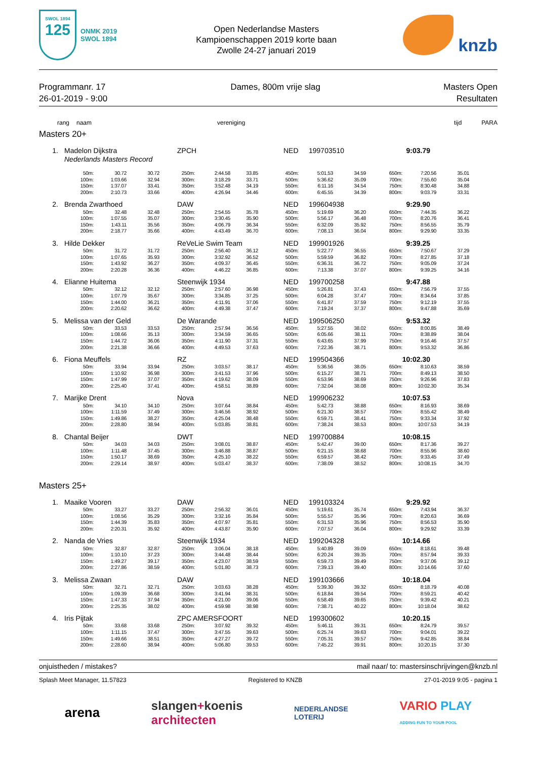SWOL 1894
125
ONMK 2019
SWOL 1894
Open Nederlandse Masters
Kampioenschappen 2019 korte baan
Zwolle 24-27 januari 2019
knzb
Programmanr. 17
26-01-2019 - 9:00
Dames, 800m vrije slag Masters Open
Resultaten
rang naam vereniging tijd PARA
Masters 20+
1. Madelon Dijkstra ZPCH NED 199703510 9:03.79
Nederlands Masters Record
| 50m: | 30.72 | 30.72 | 250m: | 2:44.58 | 33.85 | 450m: | 5:01.53 | 34.59 | 650m: | 7:20.56 | 35.01 |
| 100m: | 1:03.66 | 32.94 | 300m: | 3:18.29 | 33.71 | 500m: | 5:36.62 | 35.09 | 700m: | 7:55.60 | 35.04 |
| 150m: | 1:37.07 | 33.41 | 350m: | 3:52.48 | 34.19 | 550m: | 6:11.16 | 34.54 | 750m: | 8:30.48 | 34.88 |
| 200m: | 2:10.73 | 33.66 | 400m: | 4:26.94 | 34.46 | 600m: | 6:45.55 | 34.39 | 800m: | 9:03.79 | 33.31 |
2. Brenda Zwarthoed DAW NED 199604938 9:29.90
| 50m: | 32.48 | 32.48 | 250m: | 2:54.55 | 35.78 | 450m: | 5:19.69 | 36.20 | 650m: | 7:44.35 | 36.22 |
| 100m: | 1:07.55 | 35.07 | 300m: | 3:30.45 | 35.90 | 500m: | 5:56.17 | 36.48 | 700m: | 8:20.76 | 36.41 |
| 150m: | 1:43.11 | 35.56 | 350m: | 4:06.79 | 36.34 | 550m: | 6:32.09 | 35.92 | 750m: | 8:56.55 | 35.79 |
| 200m: | 2:18.77 | 35.66 | 400m: | 4:43.49 | 36.70 | 600m: | 7:08.13 | 36.04 | 800m: | 9:29.90 | 33.35 |
3. Hilde Dekker ReVeLie Swim Team NED 199901926 9:39.25
| 50m: | 31.72 | 31.72 | 250m: | 2:56.40 | 36.12 | 450m: | 5:22.77 | 36.55 | 650m: | 7:50.67 | 37.29 |
| 100m: | 1:07.65 | 35.93 | 300m: | 3:32.92 | 36.52 | 500m: | 5:59.59 | 36.82 | 700m: | 8:27.85 | 37.18 |
| 150m: | 1:43.92 | 36.27 | 350m: | 4:09.37 | 36.45 | 550m: | 6:36.31 | 36.72 | 750m: | 9:05.09 | 37.24 |
| 200m: | 2:20.28 | 36.36 | 400m: | 4:46.22 | 36.85 | 600m: | 7:13.38 | 37.07 | 800m: | 9:39.25 | 34.16 |
4. Elianne Huitema Steenwijk 1934 NED 199700258 9:47.88
| 50m: | 32.12 | 32.12 | 250m: | 2:57.60 | 36.98 | 450m: | 5:26.81 | 37.43 | 650m: | 7:56.79 | 37.55 |
| 100m: | 1:07.79 | 35.67 | 300m: | 3:34.85 | 37.25 | 500m: | 6:04.28 | 37.47 | 700m: | 8:34.64 | 37.85 |
| 150m: | 1:44.00 | 36.21 | 350m: | 4:11.91 | 37.06 | 550m: | 6:41.87 | 37.59 | 750m: | 9:12.19 | 37.55 |
| 200m: | 2:20.62 | 36.62 | 400m: | 4:49.38 | 37.47 | 600m: | 7:19.24 | 37.37 | 800m: | 9:47.88 | 35.69 |
5. Melissa van der Geld De Warande NED 199506250 9:53.32
| 50m: | 33.53 | 33.53 | 250m: | 2:57.94 | 36.56 | 450m: | 5:27.55 | 38.02 | 650m: | 8:00.85 | 38.49 |
| 100m: | 1:08.66 | 35.13 | 300m: | 3:34.59 | 36.65 | 500m: | 6:05.66 | 38.11 | 700m: | 8:38.89 | 38.04 |
| 150m: | 1:44.72 | 36.06 | 350m: | 4:11.90 | 37.31 | 550m: | 6:43.65 | 37.99 | 750m: | 9:16.46 | 37.57 |
| 200m: | 2:21.38 | 36.66 | 400m: | 4:49.53 | 37.63 | 600m: | 7:22.36 | 38.71 | 800m: | 9:53.32 | 36.86 |
6. Fiona Meuffels RZ NED 199504366 10:02.30
| 50m: | 33.94 | 33.94 | 250m: | 3:03.57 | 38.17 | 450m: | 5:36.56 | 38.05 | 650m: | 8:10.63 | 38.59 |
| 100m: | 1:10.92 | 36.98 | 300m: | 3:41.53 | 37.96 | 500m: | 6:15.27 | 38.71 | 700m: | 8:49.13 | 38.50 |
| 150m: | 1:47.99 | 37.07 | 350m: | 4:19.62 | 38.09 | 550m: | 6:53.96 | 38.69 | 750m: | 9:26.96 | 37.83 |
| 200m: | 2:25.40 | 37.41 | 400m: | 4:58.51 | 38.89 | 600m: | 7:32.04 | 38.08 | 800m: | 10:02.30 | 35.34 |
7. Marijke Drent Nova NED 199906232 10:07.53
| 50m: | 34.10 | 34.10 | 250m: | 3:07.64 | 38.84 | 450m: | 5:42.73 | 38.88 | 650m: | 8:16.93 | 38.69 |
| 100m: | 1:11.59 | 37.49 | 300m: | 3:46.56 | 38.92 | 500m: | 6:21.30 | 38.57 | 700m: | 8:55.42 | 38.49 |
| 150m: | 1:49.86 | 38.27 | 350m: | 4:25.04 | 38.48 | 550m: | 6:59.71 | 38.41 | 750m: | 9:33.34 | 37.92 |
| 200m: | 2:28.80 | 38.94 | 400m: | 5:03.85 | 38.81 | 600m: | 7:38.24 | 38.53 | 800m: | 10:07.53 | 34.19 |
8. Chantal Beijer DWT NED 199700884 10:08.15
| 50m: | 34.03 | 34.03 | 250m: | 3:08.01 | 38.87 | 450m: | 5:42.47 | 39.00 | 650m: | 8:17.36 | 39.27 |
| 100m: | 1:11.48 | 37.45 | 300m: | 3:46.88 | 38.87 | 500m: | 6:21.15 | 38.68 | 700m: | 8:55.96 | 38.60 |
| 150m: | 1:50.17 | 38.69 | 350m: | 4:25.10 | 38.22 | 550m: | 6:59.57 | 38.42 | 750m: | 9:33.45 | 37.49 |
| 200m: | 2:29.14 | 38.97 | 400m: | 5:03.47 | 38.37 | 600m: | 7:38.09 | 38.52 | 800m: | 10:08.15 | 34.70 |
Masters 25+
1. Maaike Vooren DAW NED 199103324 9:29.92
| 50m: | 33.27 | 33.27 | 250m: | 2:56.32 | 36.01 | 450m: | 5:19.61 | 35.74 | 650m: | 7:43.94 | 36.37 |
| 100m: | 1:08.56 | 35.29 | 300m: | 3:32.16 | 35.84 | 500m: | 5:55.57 | 35.96 | 700m: | 8:20.63 | 36.69 |
| 150m: | 1:44.39 | 35.83 | 350m: | 4:07.97 | 35.81 | 550m: | 6:31.53 | 35.96 | 750m: | 8:56.53 | 35.90 |
| 200m: | 2:20.31 | 35.92 | 400m: | 4:43.87 | 35.90 | 600m: | 7:07.57 | 36.04 | 800m: | 9:29.92 | 33.39 |
2. Nanda de Vries Steenwijk 1934 NED 199204328 10:14.66
| 50m: | 32.87 | 32.87 | 250m: | 3:06.04 | 38.18 | 450m: | 5:40.89 | 39.09 | 650m: | 8:18.61 | 39.48 |
| 100m: | 1:10.10 | 37.23 | 300m: | 3:44.48 | 38.44 | 500m: | 6:20.24 | 39.35 | 700m: | 8:57.94 | 39.33 |
| 150m: | 1:49.27 | 39.17 | 350m: | 4:23.07 | 38.59 | 550m: | 6:59.73 | 39.49 | 750m: | 9:37.06 | 39.12 |
| 200m: | 2:27.86 | 38.59 | 400m: | 5:01.80 | 38.73 | 600m: | 7:39.13 | 39.40 | 800m: | 10:14.66 | 37.60 |
3. Melissa Zwaan DAW NED 199103666 10:18.04
| 50m: | 32.71 | 32.71 | 250m: | 3:03.63 | 38.28 | 450m: | 5:39.30 | 39.32 | 650m: | 8:18.79 | 40.08 |
| 100m: | 1:09.39 | 36.68 | 300m: | 3:41.94 | 38.31 | 500m: | 6:18.84 | 39.54 | 700m: | 8:59.21 | 40.42 |
| 150m: | 1:47.33 | 37.94 | 350m: | 4:21.00 | 39.06 | 550m: | 6:58.49 | 39.65 | 750m: | 9:39.42 | 40.21 |
| 200m: | 2:25.35 | 38.02 | 400m: | 4:59.98 | 38.98 | 600m: | 7:38.71 | 40.22 | 800m: | 10:18.04 | 38.62 |
4. Iris Pijtak ZPC AMERSFOORT NED 199300602 10:20.15
| 50m: | 33.68 | 33.68 | 250m: | 3:07.92 | 39.32 | 450m: | 5:46.11 | 39.31 | 650m: | 8:24.79 | 39.57 |
| 100m: | 1:11.15 | 37.47 | 300m: | 3:47.55 | 39.63 | 500m: | 6:25.74 | 39.63 | 700m: | 9:04.01 | 39.22 |
| 150m: | 1:49.66 | 38.51 | 350m: | 4:27.27 | 39.72 | 550m: | 7:05.31 | 39.57 | 750m: | 9:42.85 | 38.84 |
| 200m: | 2:28.60 | 38.94 | 400m: | 5:06.80 | 39.53 | 600m: | 7:45.22 | 39.91 | 800m: | 10:20.15 | 37.30 |
onjuistheden / mistakes? mail naar/ to: mastersinschrijvingen@knzb.nl
Splash Meet Manager, 11.57823 Registered to KNZB 27-01-2019 9:05 - pagina 1
arena slangen+koenis
architecten NEDERLANDSE
LOTERIJ VARIO PLAY
ADDING FUN TO YOUR POOL